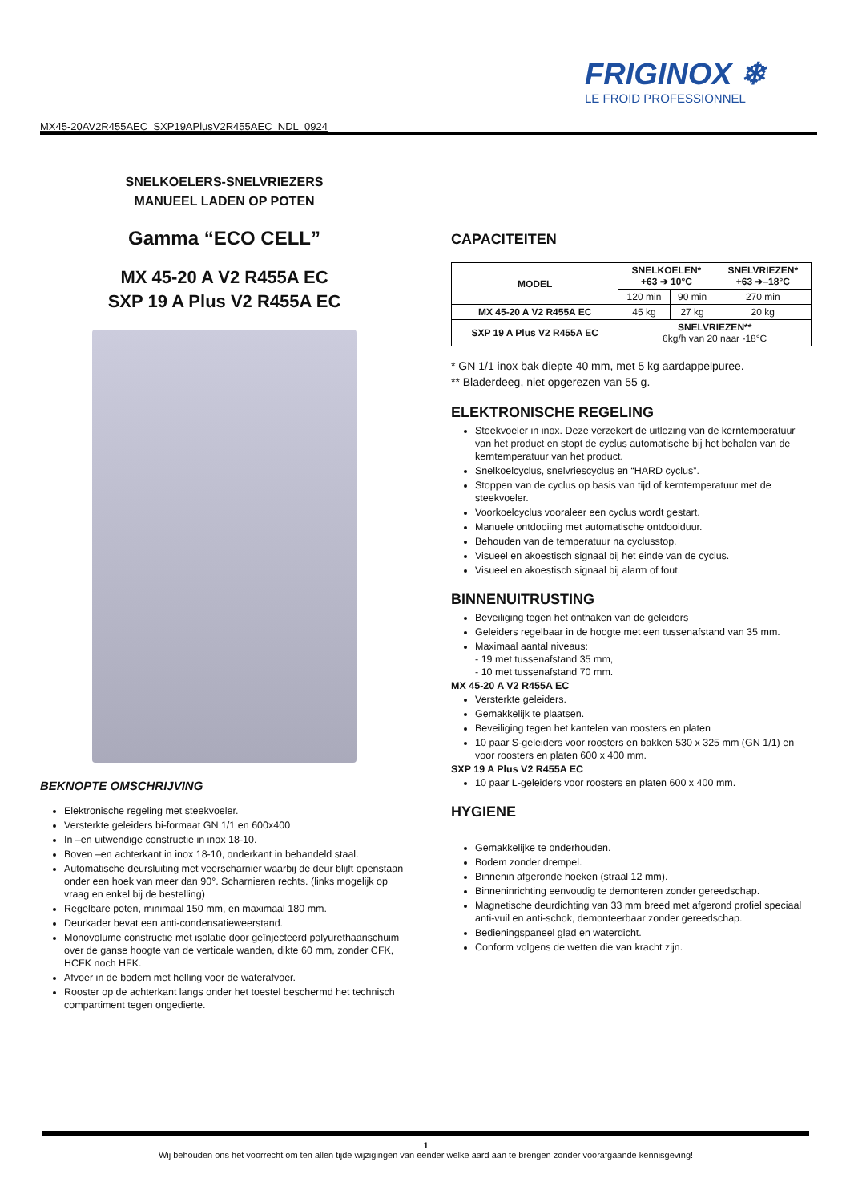FRIGINOX ❄
LE FROID PROFESSIONNEL
MX45-20AV2R455AEC_SXP19APlusV2R455AEC_NDL_0924
SNELKOELERS-SNELVRIEZERS
MANUEEL LADEN OP POTEN
Gamma “ECO CELL”
MX 45-20 A V2 R455A EC
SXP 19 A Plus V2 R455A EC
BEKNOPTE OMSCHRIJVING
Elektronische regeling met steekvoeler.
Versterkte geleiders bi-formaat GN 1/1 en 600x400
In –en uitwendige constructie in inox 18-10.
Boven –en achterkant in inox 18-10, onderkant in behandeld staal.
Automatische deursluiting met veerscharnier waarbij de deur blijft openstaan onder een hoek van meer dan 90°. Scharnieren rechts. (links mogelijk op vraag en enkel bij de bestelling)
Regelbare poten, minimaal 150 mm, en maximaal 180 mm.
Deurkader bevat een anti-condensatieweerstand.
Monovolume constructie met isolatie door geïnjecteerd polyurethaanschuim over de ganse hoogte van de verticale wanden, dikte 60 mm, zonder CFK, HCFK noch HFK.
Afvoer in de bodem met helling voor de waterafvoer.
Rooster op de achterkant langs onder het toestel beschermd het technisch compartiment tegen ongedierte.
CAPACITEITEN
| MODEL | SNELKOELEN* +63 ➔ 10°C | | SNELVRIEZEN* +63 ➔–18°C |
| --- | --- | --- | --- |
| | 120 min | 90 min | 270 min |
| MX 45-20 A V2 R455A EC | 45 kg | 27 kg | 20 kg |
| SXP 19 A Plus V2 R455A EC | SNELVRIEZEN** 6kg/h van 20 naar -18°C | | |
* GN 1/1 inox bak diepte 40 mm, met 5 kg aardappelpuree.
** Bladerdeeg, niet opgerezen van 55 g.
ELEKTRONISCHE REGELING
Steekvoeler in inox. Deze verzekert de uitlezing van de kerntemperatuur van het product en stopt de cyclus automatische bij het behalen van de kerntemperatuur van het product.
Snelkoelcyclus, snelvriescyclus en “HARD cyclus”.
Stoppen van de cyclus op basis van tijd of kerntemperatuur met de steekvoeler.
Voorkoelcyclus vooraleer een cyclus wordt gestart.
Manuele ontdooiing met automatische ontdooiduur.
Behouden van de temperatuur na cyclusstop.
Visueel en akoestisch signaal bij het einde van de cyclus.
Visueel en akoestisch signaal bij alarm of fout.
BINNENUITRUSTING
Beveiliging tegen het onthaken van de geleiders
Geleiders regelbaar in de hoogte met een tussenafstand van 35 mm.
Maximaal aantal niveaus:
- 19 met tussenafstand 35 mm,
- 10 met tussenafstand 70 mm.
MX 45-20 A V2 R455A EC
Versterkte geleiders.
Gemakkelijk te plaatsen.
Beveiliging tegen het kantelen van roosters en platen
10 paar S-geleiders voor roosters en bakken 530 x 325 mm (GN 1/1) en voor roosters en platen 600 x 400 mm.
SXP 19 A Plus V2 R455A EC
10 paar L-geleiders voor roosters en platen 600 x 400 mm.
HYGIENE
Gemakkelijke te onderhouden.
Bodem zonder drempel.
Binnenin afgeronde hoeken (straal 12 mm).
Binneninrichting eenvoudig te demonteren zonder gereedschap.
Magnetische deurdichting van 33 mm breed met afgerond profiel speciaal anti-vuil en anti-schok, demonteerbaar zonder gereedschap.
Bedieningspaneel glad en waterdicht.
Conform volgens de wetten die van kracht zijn.
1
Wij behouden ons het voorrecht om ten allen tijde wijzigingen van eender welke aard aan te brengen zonder voorafgaande kennisgeving!